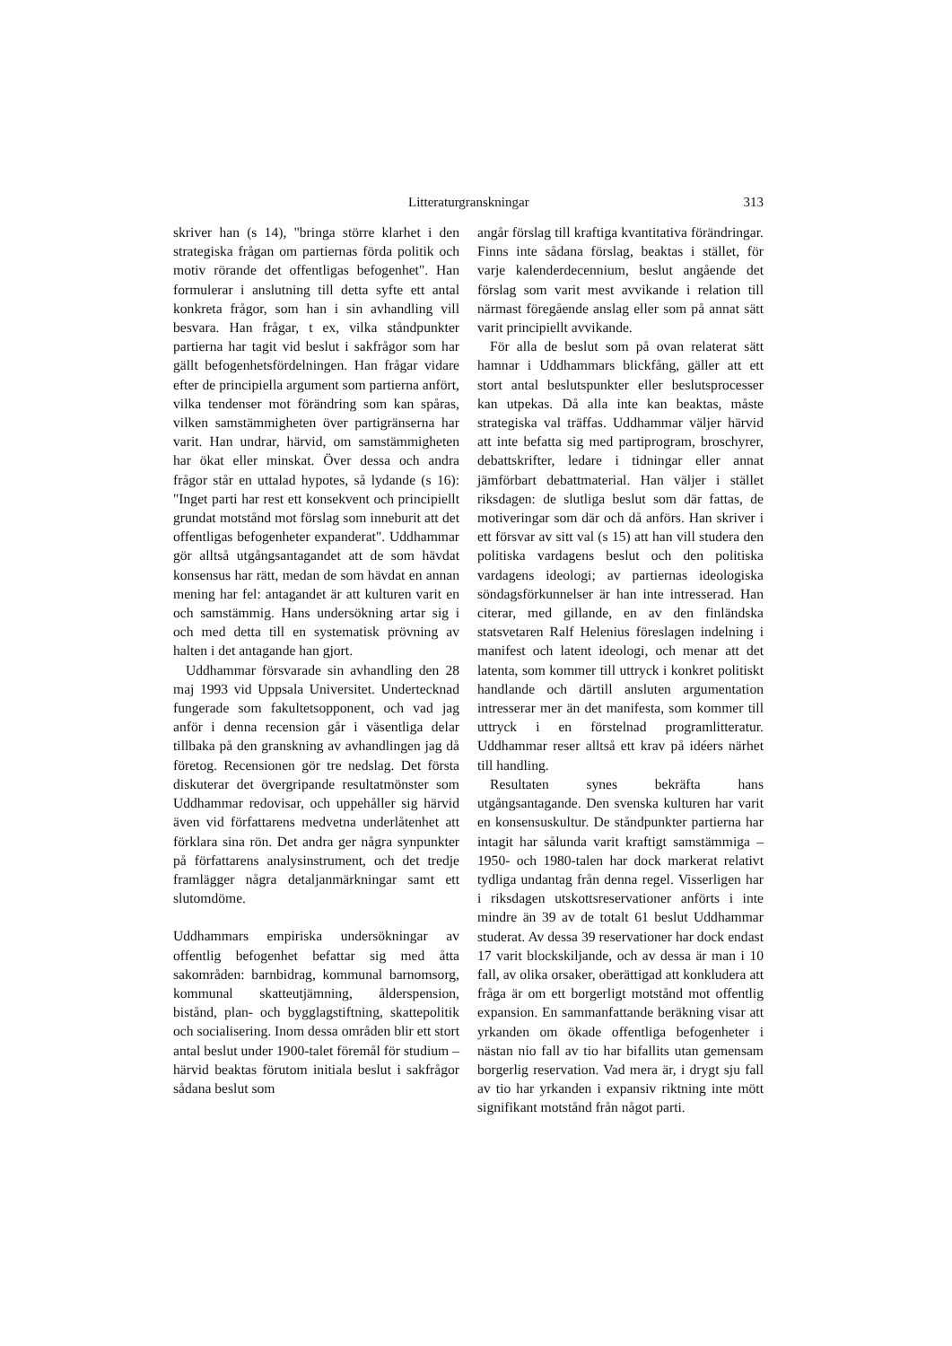Litteraturgranskningar 313
skriver han (s 14), "bringa större klarhet i den strategiska frågan om partiernas förda politik och motiv rörande det offentligas befogenhet". Han formulerar i anslutning till detta syfte ett antal konkreta frågor, som han i sin avhandling vill besvara. Han frågar, t ex, vilka ståndpunkter partierna har tagit vid beslut i sakfrågor som har gällt befogenhetsfördelningen. Han frågar vidare efter de principiella argument som partierna anfört, vilka tendenser mot förändring som kan spåras, vilken samstämmigheten över partigränserna har varit. Han undrar, härvid, om samstämmigheten har ökat eller minskat. Över dessa och andra frågor står en uttalad hypotes, så lydande (s 16): "Inget parti har rest ett konsekvent och principiellt grundat motstånd mot förslag som inneburit att det offentligas befogenheter expanderat". Uddhammar gör alltså utgångsantagandet att de som hävdat konsensus har rätt, medan de som hävdat en annan mening har fel: antagandet är att kulturen varit en och samstämmig. Hans undersökning artar sig i och med detta till en systematisk prövning av halten i det antagande han gjort.
Uddhammar försvarade sin avhandling den 28 maj 1993 vid Uppsala Universitet. Undertecknad fungerade som fakultetsopponent, och vad jag anför i denna recension går i väsentliga delar tillbaka på den granskning av avhandlingen jag då företog. Recensionen gör tre nedslag. Det första diskuterar det övergripande resultatmönster som Uddhammar redovisar, och uppehåller sig härvid även vid författarens medvetna underlåtenhet att förklara sina rön. Det andra ger några synpunkter på författarens analysinstrument, och det tredje framlägger några detaljanmärkningar samt ett slutomdöme.
Uddhammars empiriska undersökningar av offentlig befogenhet befattar sig med åtta sakområden: barnbidrag, kommunal barnomsorg, kommunal skatteutjämning, ålderspension, bistånd, plan- och bygglagstiftning, skattepolitik och socialisering. Inom dessa områden blir ett stort antal beslut under 1900-talet föremål för studium – härvid beaktas förutom initiala beslut i sakfrågor sådana beslut som
angår förslag till kraftiga kvantitativa förändringar. Finns inte sådana förslag, beaktas i stället, för varje kalenderdecennium, beslut angående det förslag som varit mest avvikande i relation till närmast föregående anslag eller som på annat sätt varit principiellt avvikande.
För alla de beslut som på ovan relaterat sätt hamnar i Uddhammars blickfång, gäller att ett stort antal beslutspunkter eller beslutsprocesser kan utpekas. Då alla inte kan beaktas, måste strategiska val träffas. Uddhammar väljer härvid att inte befatta sig med partiprogram, broschyrer, debattskrifter, ledare i tidningar eller annat jämförbart debattmaterial. Han väljer i stället riksdagen: de slutliga beslut som där fattas, de motiveringar som där och då anförs. Han skriver i ett försvar av sitt val (s 15) att han vill studera den politiska vardagens beslut och den politiska vardagens ideologi; av partiernas ideologiska söndagsförkunnelser är han inte intresserad. Han citerar, med gillande, en av den finländska statsvetaren Ralf Helenius föreslagen indelning i manifest och latent ideologi, och menar att det latenta, som kommer till uttryck i konkret politiskt handlande och därtill ansluten argumentation intresserar mer än det manifesta, som kommer till uttryck i en förstelnad programlitteratur. Uddhammar reser alltså ett krav på idéers närhet till handling.
Resultaten synes bekräfta hans utgångsantagande. Den svenska kulturen har varit en konsensuskultur. De ståndpunkter partierna har intagit har sålunda varit kraftigt samstämmiga – 1950- och 1980-talen har dock markerat relativt tydliga undantag från denna regel. Visserligen har i riksdagen utskottsreservationer anförts i inte mindre än 39 av de totalt 61 beslut Uddhammar studerat. Av dessa 39 reservationer har dock endast 17 varit blockskiljande, och av dessa är man i 10 fall, av olika orsaker, oberättigad att konkludera att fråga är om ett borgerligt motstånd mot offentlig expansion. En sammanfattande beräkning visar att yrkanden om ökade offentliga befogenheter i nästan nio fall av tio har bifallits utan gemensam borgerlig reservation. Vad mera är, i drygt sju fall av tio har yrkanden i expansiv riktning inte mött signifikant motstånd från något parti.